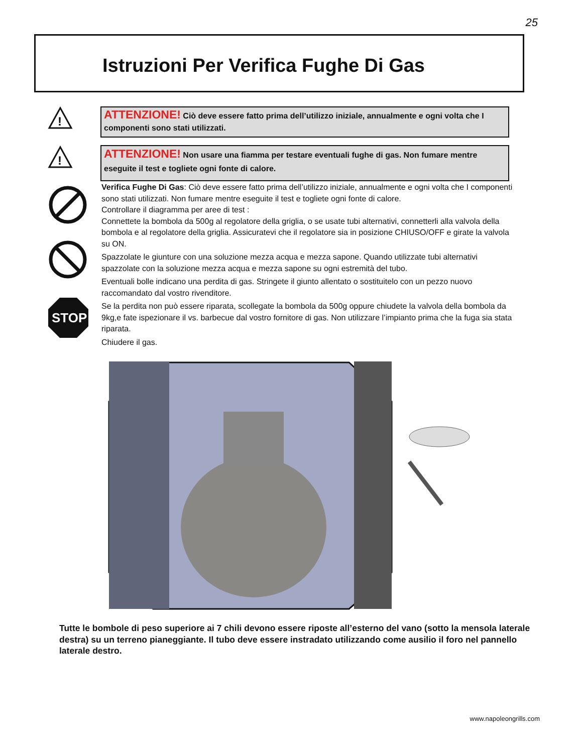25
Istruzioni Per Verifica Fughe Di Gas
!
ATTENZIONE! Ciò deve essere fatto prima dell’utilizzo iniziale, annualmente e ogni volta che I componenti sono stati utilizzati.
!
ATTENZIONE! Non usare una fiamma per testare eventuali fughe di gas. Non fumare mentre eseguite il test e togliete ogni fonte di calore.
STOP
Verifica Fughe Di Gas: Ciò deve essere fatto prima dell’utilizzo iniziale, annualmente e ogni volta che I componenti sono stati utilizzati. Non fumare mentre eseguite il test e togliete ogni fonte di calore.
Controllare il diagramma per aree di test :
Connettete la bombola da 500g al regolatore della griglia, o se usate tubi alternativi, connetterli alla valvola della bombola e al regolatore della griglia. Assicuratevi che il regolatore sia in posizione CHIUSO/OFF e girate la valvola su ON.
Spazzolate le giunture con una soluzione mezza acqua e mezza sapone. Quando utilizzate tubi alternativi spazzolate con la soluzione mezza acqua e mezza sapone su ogni estremità del tubo.
Eventuali bolle indicano una perdita di gas. Stringete il giunto allentato o sostituitelo con un pezzo nuovo raccomandato dal vostro rivenditore.
Se la perdita non può essere riparata, scollegate la bombola da 500g oppure chiudete la valvola della bombola da 9kg,e fate ispezionare il vs. barbecue dal vostro fornitore di gas. Non utilizzare l’impianto prima che la fuga sia stata riparata.
Chiudere il gas.
Tutte le bombole di peso superiore ai 7 chili devono essere riposte all’esterno del vano (sotto la mensola laterale destra) su un terreno pianeggiante. Il tubo deve essere instradato utilizzando come ausilio il foro nel pannello laterale destro.
www.napoleongrills.com